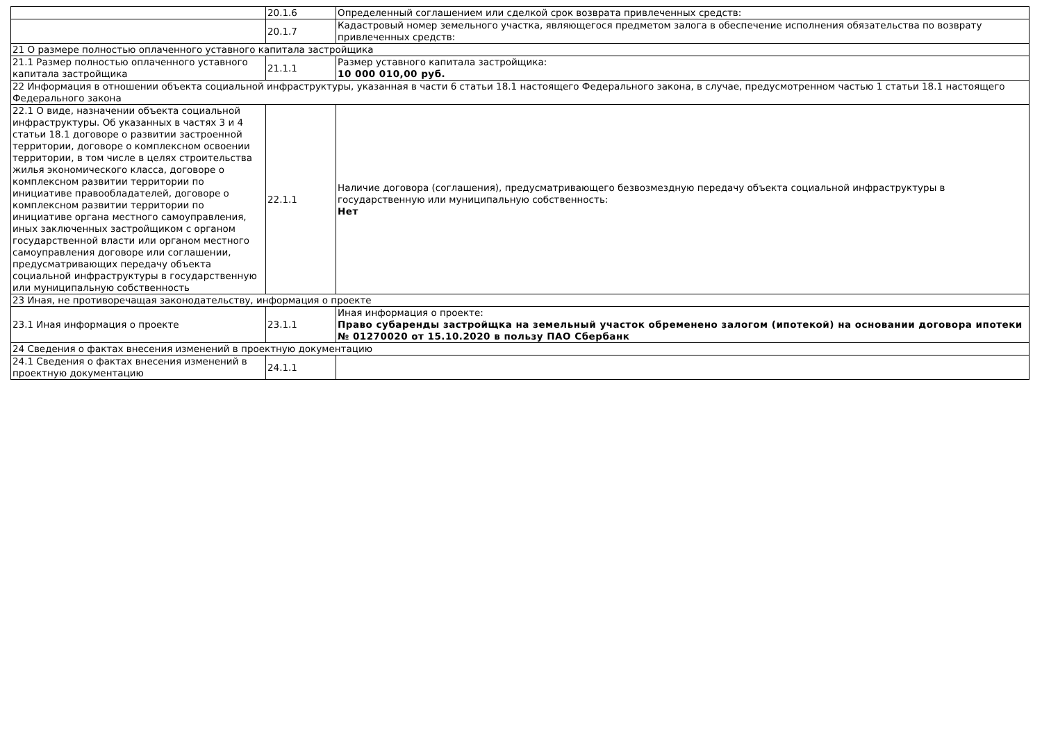| | 20.1.6 | Определенный соглашением или сделкой срок возврата привлеченных средств: |
| | 20.1.7 | Кадастровый номер земельного участка, являющегося предметом залога в обеспечение исполнения обязательства по возврату привлеченных средств: |
| 21 О размере полностью оплаченного уставного капитала застройщика | | |
| 21.1 Размер полностью оплаченного уставного капитала застройщика | 21.1.1 | Размер уставного капитала застройщика: 10 000 010,00 руб. |
| 22 Информация в отношении объекта социальной инфраструктуры, указанная в части 6 статьи 18.1 настоящего Федерального закона, в случае, предусмотренном частью 1 статьи 18.1 настоящего Федерального закона | | |
| 22.1 О виде, назначении объекта социальной инфраструктуры. Об указанных в частях 3 и 4 статьи 18.1 договоре о развитии застроенной территории, договоре о комплексном освоении территории, в том числе в целях строительства жилья экономического класса, договоре о комплексном развитии территории по инициативе правообладателей, договоре о комплексном развитии территории по инициативе органа местного самоуправления, иных заключенных застройщиком с органом государственной власти или органом местного самоуправления договоре или соглашении, предусматривающих передачу объекта социальной инфраструктуры в государственную или муниципальную собственность | 22.1.1 | Наличие договора (соглашения), предусматривающего безвозмездную передачу объекта социальной инфраструктуры в государственную или муниципальную собственность: Нет |
| 23 Иная, не противоречащая законодательству, информация о проекте | | |
| 23.1 Иная информация о проекте | 23.1.1 | Иная информация о проекте: Право субаренды застройщка на земельный участок обременено залогом (ипотекой) на основании договора ипотеки № 01270020 от 15.10.2020 в пользу ПАО Сбербанк |
| 24 Сведения о фактах внесения изменений в проектную документацию | | |
| 24.1 Сведения о фактах внесения изменений в проектную документацию | 24.1.1 | |